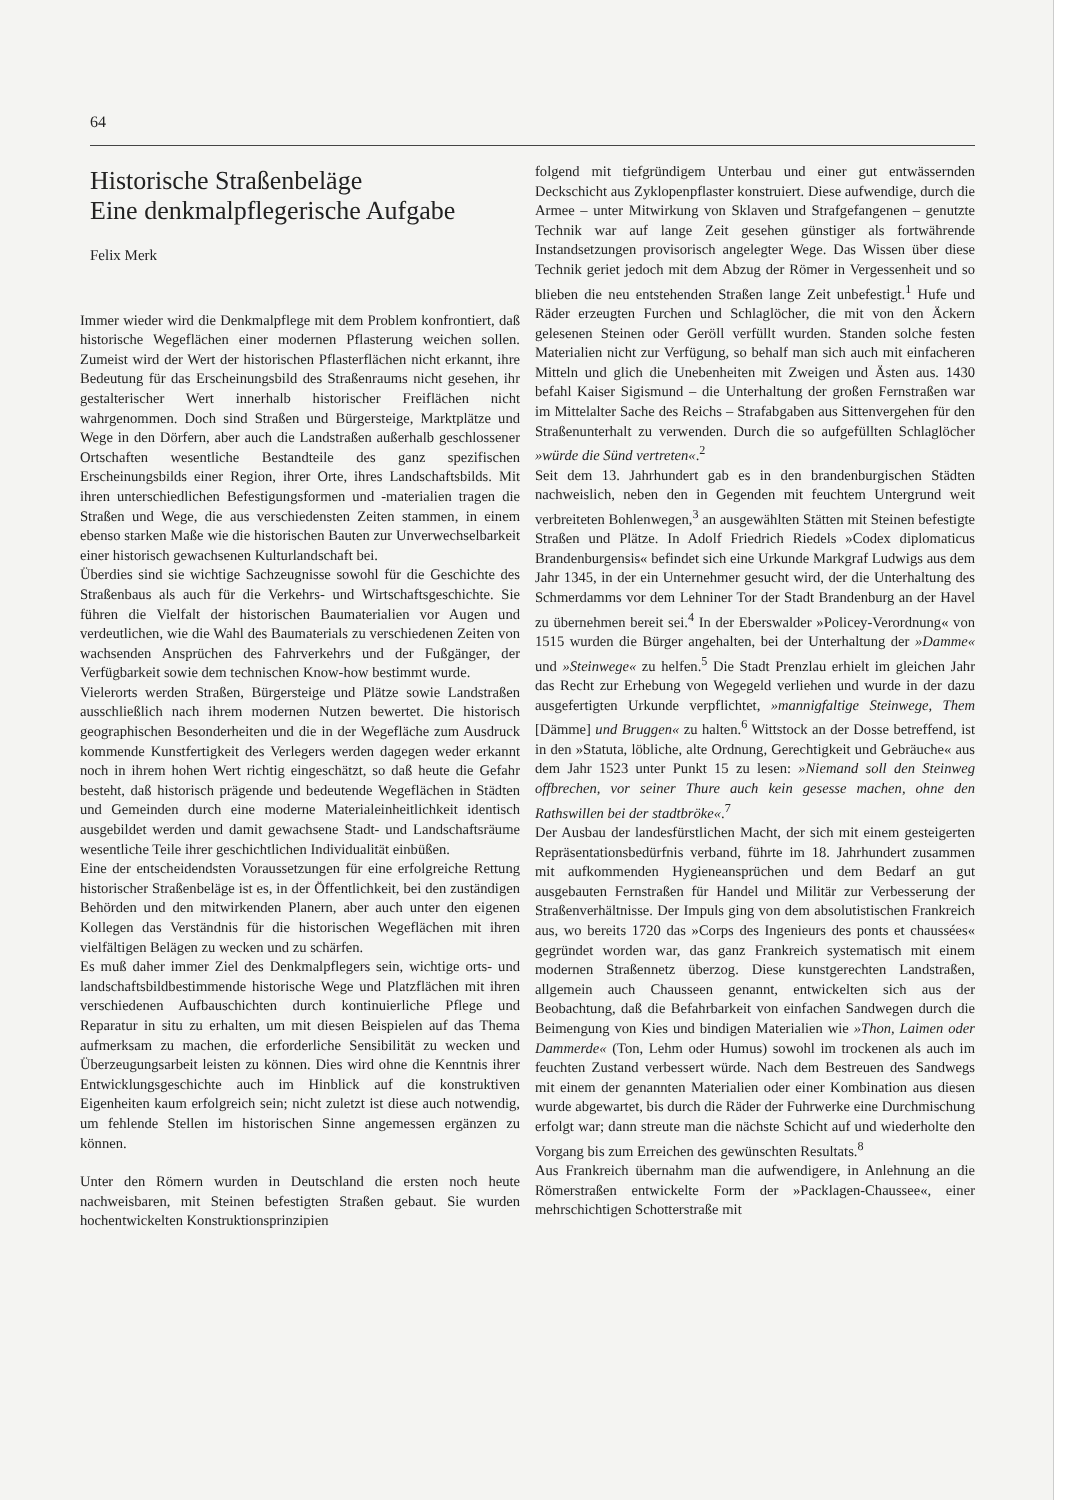64
Historische Straßenbeläge
Eine denkmalpflegerische Aufgabe
Felix Merk
Immer wieder wird die Denkmalpflege mit dem Problem konfrontiert, daß historische Wegeflächen einer modernen Pflasterung weichen sollen. Zumeist wird der Wert der historischen Pflasterflächen nicht erkannt, ihre Bedeutung für das Erscheinungsbild des Straßenraums nicht gesehen, ihr gestalterischer Wert innerhalb historischer Freiflächen nicht wahrgenommen. Doch sind Straßen und Bürgersteige, Marktplätze und Wege in den Dörfern, aber auch die Landstraßen außerhalb geschlossener Ortschaften wesentliche Bestandteile des ganz spezifischen Erscheinungsbilds einer Region, ihrer Orte, ihres Landschaftsbilds. Mit ihren unterschiedlichen Befestigungsformen und -materialien tragen die Straßen und Wege, die aus verschiedensten Zeiten stammen, in einem ebenso starken Maße wie die historischen Bauten zur Unverwechselbarkeit einer historisch gewachsenen Kulturlandschaft bei.
Überdies sind sie wichtige Sachzeugnisse sowohl für die Geschichte des Straßenbaus als auch für die Verkehrs- und Wirtschaftsgeschichte. Sie führen die Vielfalt der historischen Baumaterialien vor Augen und verdeutlichen, wie die Wahl des Baumaterials zu verschiedenen Zeiten von wachsenden Ansprüchen des Fahrverkehrs und der Fußgänger, der Verfügbarkeit sowie dem technischen Know-how bestimmt wurde.
Vielerorts werden Straßen, Bürgersteige und Plätze sowie Landstraßen ausschließlich nach ihrem modernen Nutzen bewertet. Die historisch geographischen Besonderheiten und die in der Wegefläche zum Ausdruck kommende Kunstfertigkeit des Verlegers werden dagegen weder erkannt noch in ihrem hohen Wert richtig eingeschätzt, so daß heute die Gefahr besteht, daß historisch prägende und bedeutende Wegeflächen in Städten und Gemeinden durch eine moderne Materialeinheitlichkeit identisch ausgebildet werden und damit gewachsene Stadt- und Landschaftsräume wesentliche Teile ihrer geschichtlichen Individualität einbüßen.
Eine der entscheidendsten Voraussetzungen für eine erfolgreiche Rettung historischer Straßenbeläge ist es, in der Öffentlichkeit, bei den zuständigen Behörden und den mitwirkenden Planern, aber auch unter den eigenen Kollegen das Verständnis für die historischen Wegeflächen mit ihren vielfältigen Belägen zu wecken und zu schärfen.
Es muß daher immer Ziel des Denkmalpflegers sein, wichtige orts- und landschaftsbildbestimmende historische Wege und Platzflächen mit ihren verschiedenen Aufbauschichten durch kontinuierliche Pflege und Reparatur in situ zu erhalten, um mit diesen Beispielen auf das Thema aufmerksam zu machen, die erforderliche Sensibilität zu wecken und Überzeugungsarbeit leisten zu können. Dies wird ohne die Kenntnis ihrer Entwicklungsgeschichte auch im Hinblick auf die konstruktiven Eigenheiten kaum erfolgreich sein; nicht zuletzt ist diese auch notwendig, um fehlende Stellen im historischen Sinne angemessen ergänzen zu können.
Unter den Römern wurden in Deutschland die ersten noch heute nachweisbaren, mit Steinen befestigten Straßen gebaut. Sie wurden hochentwickelten Konstruktionsprinzipien
folgend mit tiefgründigem Unterbau und einer gut entwässernden Deckschicht aus Zyklopenpflaster konstruiert. Diese aufwendige, durch die Armee – unter Mitwirkung von Sklaven und Strafgefangenen – genutzte Technik war auf lange Zeit gesehen günstiger als fortwährende Instandsetzungen provisorisch angelegter Wege. Das Wissen über diese Technik geriet jedoch mit dem Abzug der Römer in Vergessenheit und so blieben die neu entstehenden Straßen lange Zeit unbefestigt.<sup>1</sup> Hufe und Räder erzeugten Furchen und Schlaglöcher, die mit von den Äckern gelesenen Steinen oder Geröll verfüllt wurden. Standen solche festen Materialien nicht zur Verfügung, so behalf man sich auch mit einfacheren Mitteln und glich die Unebenheiten mit Zweigen und Ästen aus. 1430 befahl Kaiser Sigismund – die Unterhaltung der großen Fernstraßen war im Mittelalter Sache des Reichs – Strafabgaben aus Sittenvergehen für den Straßenunterhalt zu verwenden. Durch die so aufgefüllten Schlaglöcher »würde die Sünd vertreten«.<sup>2</sup>
Seit dem 13. Jahrhundert gab es in den brandenburgischen Städten nachweislich, neben den in Gegenden mit feuchtem Untergrund weit verbreiteten Bohlenwegen,<sup>3</sup> an ausgewählten Stätten mit Steinen befestigte Straßen und Plätze. In Adolf Friedrich Riedels »Codex diplomaticus Brandenburgensis« befindet sich eine Urkunde Markgraf Ludwigs aus dem Jahr 1345, in der ein Unternehmer gesucht wird, der die Unterhaltung des Schmerdamms vor dem Lehniner Tor der Stadt Brandenburg an der Havel zu übernehmen bereit sei.<sup>4</sup> In der Eberswalder »Policey-Verordnung« von 1515 wurden die Bürger angehalten, bei der Unterhaltung der »Damme« und »Steinwege« zu helfen.<sup>5</sup> Die Stadt Prenzlau erhielt im gleichen Jahr das Recht zur Erhebung von Wegegeld verliehen und wurde in der dazu ausgefertigten Urkunde verpflichtet, »mannigfaltige Steinwege, Them [Dämme] und Bruggen« zu halten.<sup>6</sup> Wittstock an der Dosse betreffend, ist in den »Statuta, löbliche, alte Ordnung, Gerechtigkeit und Gebräuche« aus dem Jahr 1523 unter Punkt 15 zu lesen: »Niemand soll den Steinweg offbrechen, vor seiner Thure auch kein gesesse machen, ohne den Rathswillen bei der stadtbröke«.<sup>7</sup>
Der Ausbau der landesfürstlichen Macht, der sich mit einem gesteigerten Repräsentationsbedürfnis verband, führte im 18. Jahrhundert zusammen mit aufkommenden Hygieneansprüchen und dem Bedarf an gut ausgebauten Fernstraßen für Handel und Militär zur Verbesserung der Straßenverhältnisse. Der Impuls ging von dem absolutistischen Frankreich aus, wo bereits 1720 das »Corps des Ingenieurs des ponts et chaussées« gegründet worden war, das ganz Frankreich systematisch mit einem modernen Straßennetz überzog. Diese kunstgerechten Landstraßen, allgemein auch Chausseen genannt, entwickelten sich aus der Beobachtung, daß die Befahrbarkeit von einfachen Sandwegen durch die Beimengung von Kies und bindigen Materialien wie »Thon, Laimen oder Dammerde« (Ton, Lehm oder Humus) sowohl im trockenen als auch im feuchten Zustand verbessert würde. Nach dem Bestreuen des Sandwegs mit einem der genannten Materialien oder einer Kombination aus diesen wurde abgewartet, bis durch die Räder der Fuhrwerke eine Durchmischung erfolgt war; dann streute man die nächste Schicht auf und wiederholte den Vorgang bis zum Erreichen des gewünschten Resultats.<sup>8</sup>
Aus Frankreich übernahm man die aufwendigere, in Anlehnung an die Römerstraßen entwickelte Form der »Packlagen-Chaussee«, einer mehrschichtigen Schotterstraße mit